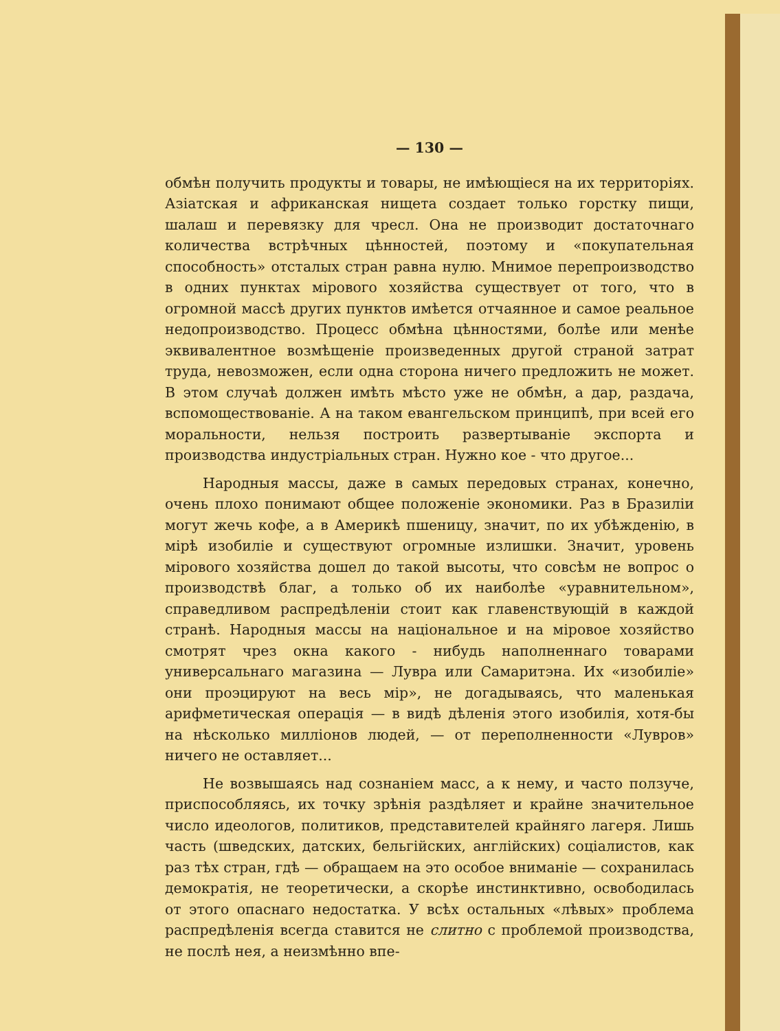— 130 —
обмѣн получить продукты и товары, не имѣющіеся на их территоріях. Азіатская и африканская нищета создает только горстку пищи, шалаш и перевязку для чресл. Она не производит достаточнаго количества встрѣчных цѣнностей, поэтому и «покупательная способность» отсталых стран равна нулю. Мнимое перепроизводство в одних пунктах мірового хозяйства существует от того, что в огромной массѣ других пунктов имѣется отчаянное и самое реальное недопроизводство. Процесс обмѣна цѣнностями, болѣе или менѣе эквивалентное возмѣщеніе произведенных другой страной затрат труда, невозможен, если одна сторона ничего предложить не может. В этом случаѣ должен имѣть мѣсто уже не обмѣн, а дар, раздача, вспомоществованіе. А на таком евангельском принципѣ, при всей его моральности, нельзя построить развертываніе экспорта и производства индустріальных стран. Нужно кое - что другое...
Народныя массы, даже в самых передовых странах, конечно, очень плохо понимают общее положеніе экономики. Раз в Бразиліи могут жечь кофе, а в Америкѣ пшеницу, значит, по их убѣжденію, в мірѣ изобиліе и существуют огромные излишки. Значит, уровень мірового хозяйства дошел до такой высоты, что совсѣм не вопрос о производствѣ благ, а только об их наиболѣе «уравнительном», справедливом распредѣленіи стоит как главенствующій в каждой странѣ. Народныя массы на національное и на міровое хозяйство смотрят чрез окна какого - нибудь наполненнаго товарами универсальнаго магазина — Лувра или Самаритэна. Их «изобиліе» они проэцируют на весь мір», не догадываясь, что маленькая арифметическая операція — в видѣ дѣленія этого изобилія, хотя-бы на нѣсколько милліонов людей, — от переполненности «Лувров» ничего не оставляет...
Не возвышаясь над сознаніем масс, а к нему, и часто ползуче, приспособляясь, их точку зрѣнія раздѣляет и крайне значительное число идеологов, политиков, представителей крайняго лагеря. Лишь часть (шведских, датских, бельгійских, англійских) соціалистов, как раз тѣх стран, гдѣ — обращаем на это особое вниманіе — сохранилась демократія, не теоретически, а скорѣе инстинктивно, освободилась от этого опаснаго недостатка. У всѣх остальных «лѣвых» проблема распредѣленія всегда ставится не слитно с проблемой производства, не послѣ нея, а неизмѣнно впе-